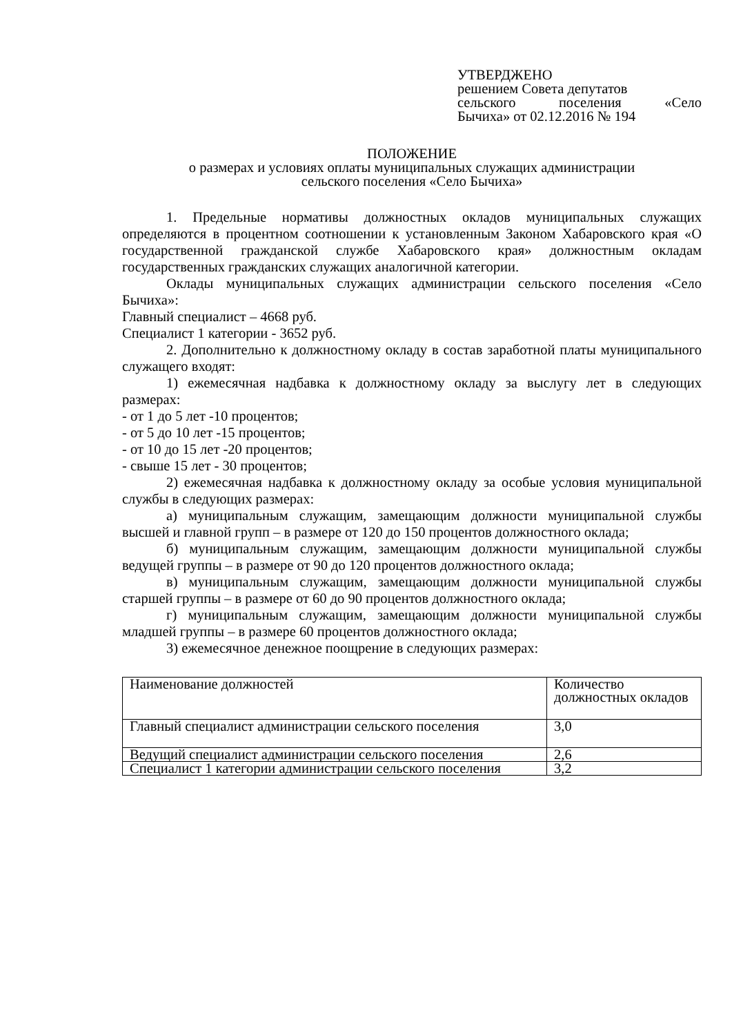УТВЕРДЖЕНО
решением Совета депутатов
сельского поселения «Село
Бычиха» от 02.12.2016 № 194
ПОЛОЖЕНИЕ
о размерах и условиях оплаты муниципальных служащих администрации
сельского поселения «Село Бычиха»
1. Предельные нормативы должностных окладов муниципальных служащих определяются в процентном соотношении к установленным Законом Хабаровского края «О государственной гражданской службе Хабаровского края» должностным окладам государственных гражданских служащих аналогичной категории.
Оклады муниципальных служащих администрации сельского поселения «Село Бычиха»:
Главный специалист – 4668 руб.
Специалист 1 категории - 3652 руб.
2. Дополнительно к должностному окладу в состав заработной платы муниципального служащего входят:
1) ежемесячная надбавка к должностному окладу за выслугу лет в следующих размерах:
- от 1 до 5 лет -10 процентов;
- от 5 до 10 лет -15 процентов;
- от 10 до 15 лет -20 процентов;
- свыше 15 лет - 30 процентов;
2) ежемесячная надбавка к должностному окладу за особые условия муниципальной службы в следующих размерах:
а) муниципальным служащим, замещающим должности муниципальной службы высшей и главной групп – в размере от 120 до 150 процентов должностного оклада;
б) муниципальным служащим, замещающим должности муниципальной службы ведущей группы – в размере от 90 до 120 процентов должностного оклада;
в) муниципальным служащим, замещающим должности муниципальной службы старшей группы – в размере от 60 до 90 процентов должностного оклада;
г) муниципальным служащим, замещающим должности муниципальной службы младшей группы – в размере 60 процентов должностного оклада;
3) ежемесячное денежное поощрение в следующих размерах:
| Наименование должностей | Количество должностных окладов |
| Главный специалист администрации сельского поселения | 3,0 |
| Ведущий специалист администрации сельского поселения | 2,6 |
| Специалист 1 категории администрации сельского поселения | 3,2 |